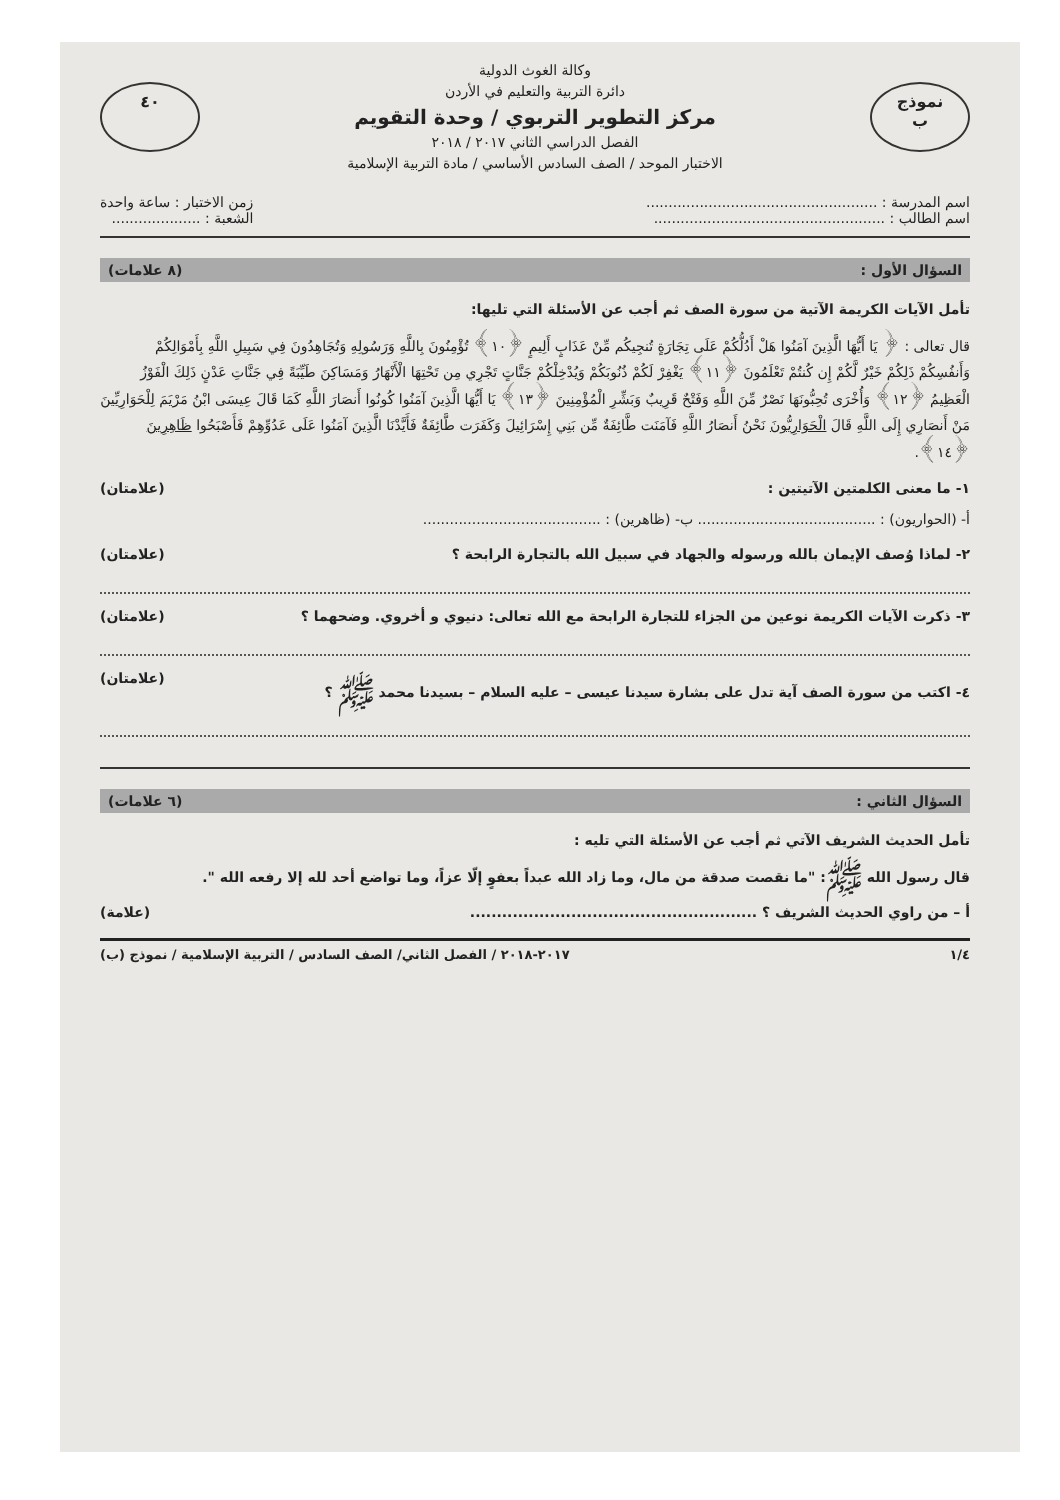نموذج
ب
وكالة الغوث الدولية
دائرة التربية والتعليم في الأردن
مركز التطوير التربوي / وحدة التقويم
الفصل الدراسي الثاني ٢٠١٧ / ٢٠١٨
الاختبار الموحد / الصف السادس الأساسي / مادة التربية الإسلامية
٤٠
اسم المدرسة : ....................................................
اسم الطالب : ....................................................
زمن الاختبار : ساعة واحدة
الشعبة : ....................
السؤال الأول : (٨ علامات)
تأمل الآيات الكريمة الآتية من سورة الصف ثم أجب عن الأسئلة التي تليها:
قال تعالى : ﴿ يَا أَيُّهَا الَّذِينَ آمَنُوا هَلْ أَدُلُّكُمْ عَلَى تِجَارَةٍ تُنجِيكُم مِّنْ عَذَابٍ أَلِيمٍ ﴿١٠﴾ تُؤْمِنُونَ بِاللَّهِ وَرَسُولِهِ وَتُجَاهِدُونَ فِي سَبِيلِ اللَّهِ بِأَمْوَالِكُمْ وَأَنفُسِكُمْ ذَلِكُمْ خَيْرٌ لَّكُمْ إِن كُنتُمْ تَعْلَمُونَ ﴿١١﴾ يَغْفِرْ لَكُمْ ذُنُوبَكُمْ وَيُدْخِلْكُمْ جَنَّاتٍ تَجْرِي مِن تَحْتِهَا الْأَنْهَارُ وَمَسَاكِنَ طَيِّبَةً فِي جَنَّاتِ عَدْنٍ ذَلِكَ الْفَوْزُ الْعَظِيمُ ﴿١٢﴾ وَأُخْرَى تُحِبُّونَهَا نَصْرٌ مِّنَ اللَّهِ وَفَتْحٌ قَرِيبٌ وَبَشِّرِ الْمُؤْمِنِينَ ﴿١٣﴾ يَا أَيُّهَا الَّذِينَ آمَنُوا كُونُوا أَنصَارَ اللَّهِ كَمَا قَالَ عِيسَى ابْنُ مَرْيَمَ لِلْحَوَارِيِّينَ مَنْ أَنصَارِي إِلَى اللَّهِ قَالَ الْحَوَارِيُّونَ نَحْنُ أَنصَارُ اللَّهِ فَآمَنَت طَّائِفَةٌ مِّن بَنِي إِسْرَائِيلَ وَكَفَرَت طَّائِفَةٌ فَأَيَّدْنَا الَّذِينَ آمَنُوا عَلَى عَدُوِّهِمْ فَأَصْبَحُوا ظَاهِرِينَ ﴿١٤﴾.
١- ما معنى الكلمتين الآتيتين : (علامتان)
أ- (الحواريون) : ........................................ ب- (ظاهرين) : ........................................
٢- لماذا وُصف الإيمان بالله ورسوله والجهاد في سبيل الله بالتجارة الرابحة ؟ (علامتان)
٣- ذكرت الآيات الكريمة نوعين من الجزاء للتجارة الرابحة مع الله تعالى: دنيوي و أخروي. وضحهما ؟ (علامتان)
٤- اكتب من سورة الصف آية تدل على بشارة سيدنا عيسى – عليه السلام – بسيدنا محمد ﷺ ؟ (علامتان)
السؤال الثاني : (٦ علامات)
تأمل الحديث الشريف الآتي ثم أجب عن الأسئلة التي تليه :
قال رسول الله ﷺ: "ما نقصت صدقة من مال، وما زاد الله عبداً بعفوٍ إلّا عزاً، وما تواضع أحد لله إلا رفعه الله ".
أ – من راوي الحديث الشريف ؟ ...................................................... (علامة)
١/٤ ٢٠١٧-٢٠١٨ / الفصل الثاني/ الصف السادس / التربية الإسلامية / نموذج (ب)